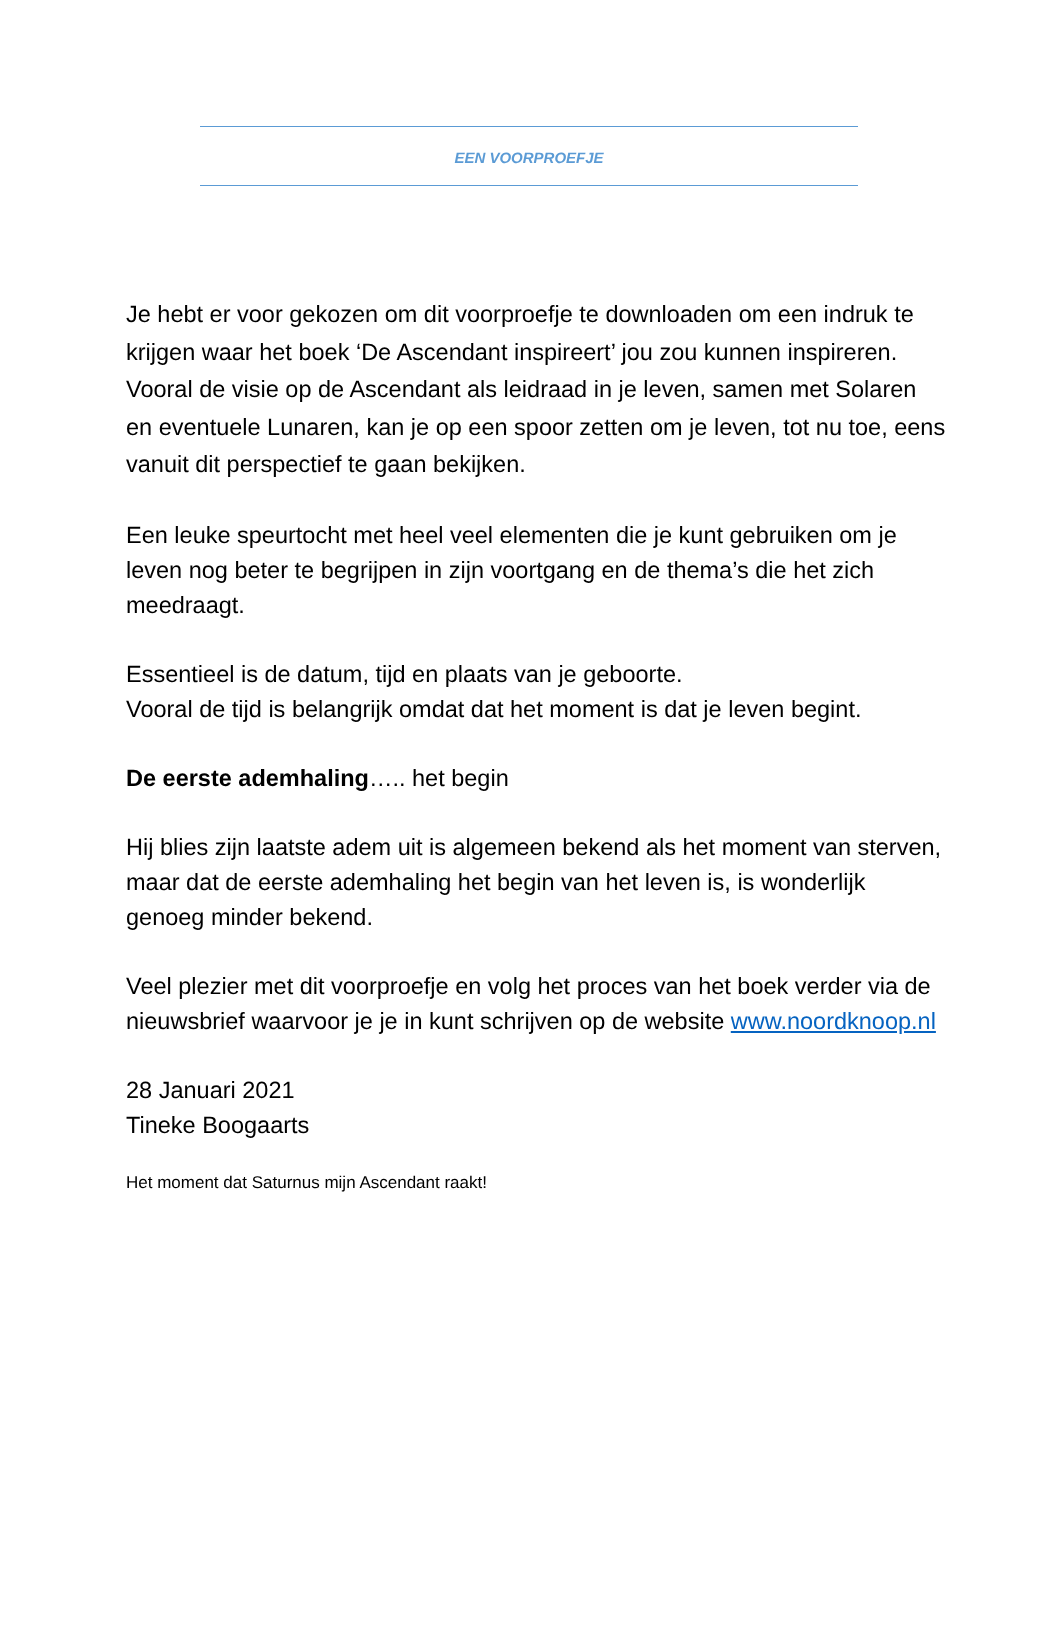EEN VOORPROEFJE
Je hebt er voor gekozen om dit voorproefje te downloaden om een indruk te krijgen waar het boek ‘De Ascendant inspireert’ jou zou kunnen inspireren.
Vooral de visie op de Ascendant als leidraad in je leven, samen met Solaren en eventuele Lunaren, kan je op een spoor zetten om je leven, tot nu toe, eens vanuit dit perspectief te gaan bekijken.
Een leuke speurtocht met heel veel elementen die je kunt gebruiken om je leven nog beter te begrijpen in zijn voortgang en de thema’s die het zich meedraagt.
Essentieel is de datum, tijd en plaats van je geboorte.
Vooral de tijd is belangrijk omdat dat het moment is dat je leven begint.
De eerste ademhaling….. het begin
Hij blies zijn laatste adem uit is algemeen bekend als het moment van sterven, maar dat de eerste ademhaling het begin van het leven is, is wonderlijk genoeg minder bekend.
Veel plezier met dit voorproefje en volg het proces van het boek verder via de nieuwsbrief waarvoor je je in kunt schrijven op de website www.noordknoop.nl
28 Januari 2021
Tineke Boogaarts
Het moment dat Saturnus mijn Ascendant raakt!